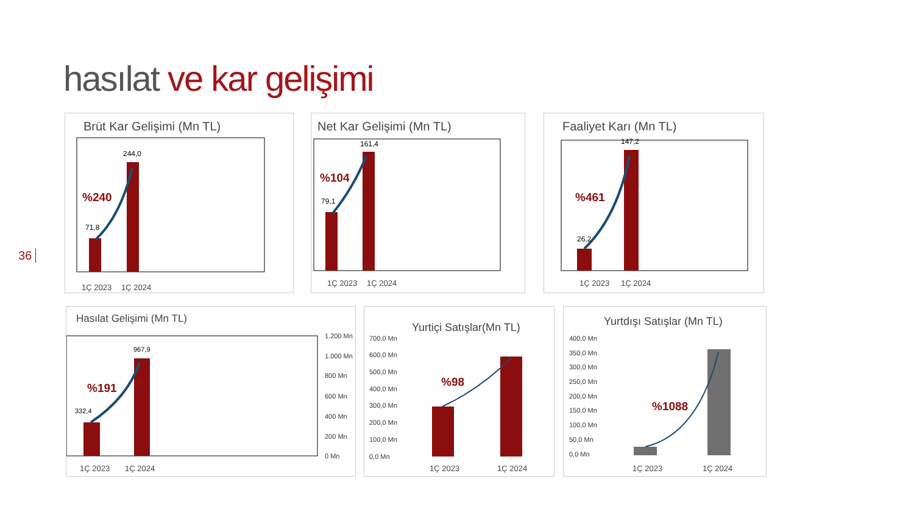hasılat ve kar gelişimi
36
Brüt Kar Gelişimi (Mn TL)
%240
71,8
244,0
1Ç 2023
1Ç 2024
Net Kar Gelişimi (Mn TL)
%104
79,1
161,4
1Ç 2023
1Ç 2024
Faaliyet Karı (Mn TL)
%461
26,2
147,2
1Ç 2023
1Ç 2024
Hasılat Gelişimi (Mn TL)
%191
332,4
967,9
1.200 Mn
1.000 Mn
800 Mn
600 Mn
400 Mn
200 Mn
0 Mn
1Ç 2023
1Ç 2024
Yurtiçi Satışlar(Mn TL)
700,0 Mn
600,0 Mn
500,0 Mn
400,0 Mn
300,0 Mn
200,0 Mn
100,0 Mn
0,0 Mn
%98
1Ç 2023
1Ç 2024
Yurtdışı Satışlar (Mn TL)
400,0 Mn
350,0 Mn
300,0 Mn
250,0 Mn
200,0 Mn
150,0 Mn
100,0 Mn
50,0 Mn
0,0 Mn
%1088
1Ç 2023
1Ç 2024